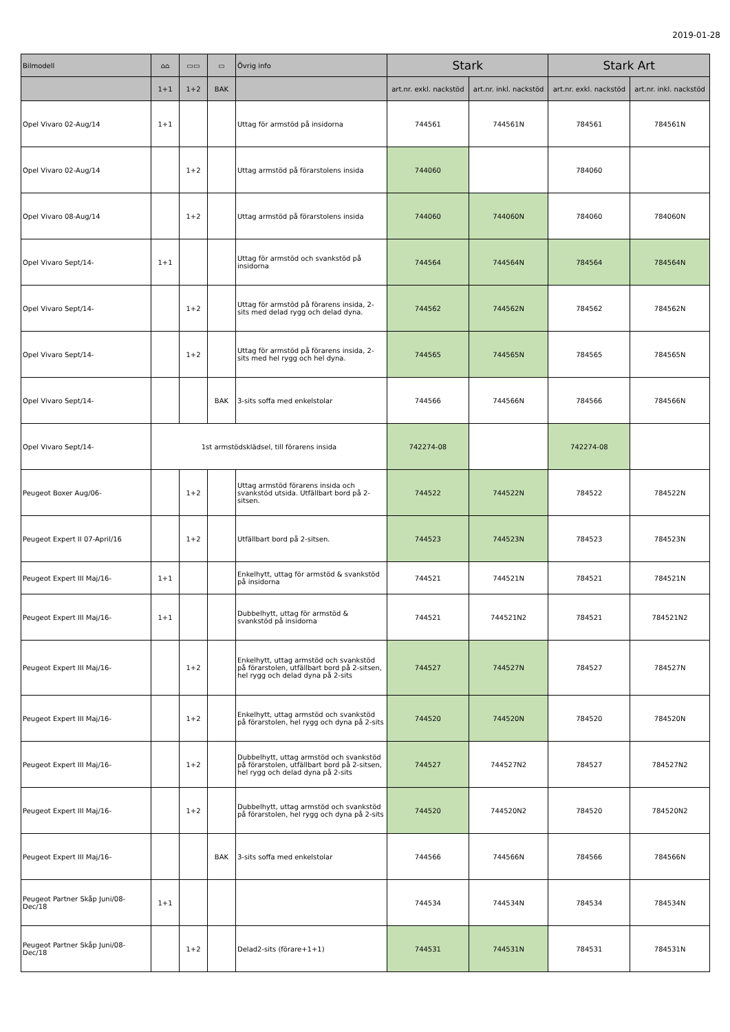2019-01-28
| Bilmodell | ⌂⌂ | ▭▭ | ▭ | Övrig info | Stark | | Stark Art | |
| --- | --- | --- | --- | --- | --- | --- | --- | --- |
| | 1+1 | 1+2 | BAK | | art.nr. exkl. nackstöd | art.nr. inkl. nackstöd | art.nr. exkl. nackstöd | art.nr. inkl. nackstöd |
| Opel Vivaro 02-Aug/14 | 1+1 | | | Uttag för armstöd på insidorna | 744561 | 744561N | 784561 | 784561N |
| Opel Vivaro 02-Aug/14 | | 1+2 | | Uttag armstöd på förarstolens insida | 744060 | | 784060 | |
| Opel Vivaro 08-Aug/14 | | 1+2 | | Uttag armstöd på förarstolens insida | 744060 | 744060N | 784060 | 784060N |
| Opel Vivaro Sept/14- | 1+1 | | | Uttag för armstöd och svankstöd på insidorna | 744564 | 744564N | 784564 | 784564N |
| Opel Vivaro Sept/14- | | 1+2 | | Uttag för armstöd på förarens insida, 2-sits med delad rygg och delad dyna. | 744562 | 744562N | 784562 | 784562N |
| Opel Vivaro Sept/14- | | 1+2 | | Uttag för armstöd på förarens insida, 2-sits med hel rygg och hel dyna. | 744565 | 744565N | 784565 | 784565N |
| Opel Vivaro Sept/14- | | | BAK | 3-sits soffa med enkelstolar | 744566 | 744566N | 784566 | 784566N |
| Opel Vivaro Sept/14- | 1st armstödsklädsel, till förarens insida | | | | 742274-08 | | 742274-08 | |
| Peugeot Boxer Aug/06- | | 1+2 | | Uttag armstöd förarens insida och svankstöd utsida. Utfällbart bord på 2-sitsen. | 744522 | 744522N | 784522 | 784522N |
| Peugeot Expert II 07-April/16 | | 1+2 | | Utfällbart bord på 2-sitsen. | 744523 | 744523N | 784523 | 784523N |
| Peugeot Expert III Maj/16- | 1+1 | | | Enkelhytt, uttag för armstöd & svankstöd på insidorna | 744521 | 744521N | 784521 | 784521N |
| Peugeot Expert III Maj/16- | 1+1 | | | Dubbelhytt, uttag för armstöd & svankstöd på insidorna | 744521 | 744521N2 | 784521 | 784521N2 |
| Peugeot Expert III Maj/16- | | 1+2 | | Enkelhytt, uttag armstöd och svankstöd på förarstolen, utfällbart bord på 2-sitsen, hel rygg och delad dyna på 2-sits | 744527 | 744527N | 784527 | 784527N |
| Peugeot Expert III Maj/16- | | 1+2 | | Enkelhytt, uttag armstöd och svankstöd på förarstolen, hel rygg och dyna på 2-sits | 744520 | 744520N | 784520 | 784520N |
| Peugeot Expert III Maj/16- | | 1+2 | | Dubbelhytt, uttag armstöd och svankstöd på förarstolen, utfällbart bord på 2-sitsen, hel rygg och delad dyna på 2-sits | 744527 | 744527N2 | 784527 | 784527N2 |
| Peugeot Expert III Maj/16- | | 1+2 | | Dubbelhytt, uttag armstöd och svankstöd på förarstolen, hel rygg och dyna på 2-sits | 744520 | 744520N2 | 784520 | 784520N2 |
| Peugeot Expert III Maj/16- | | | BAK | 3-sits soffa med enkelstolar | 744566 | 744566N | 784566 | 784566N |
| Peugeot Partner Skåp Juni/08-Dec/18 | 1+1 | | | | 744534 | 744534N | 784534 | 784534N |
| Peugeot Partner Skåp Juni/08-Dec/18 | | 1+2 | | Delad2-sits (förare+1+1) | 744531 | 744531N | 784531 | 784531N |